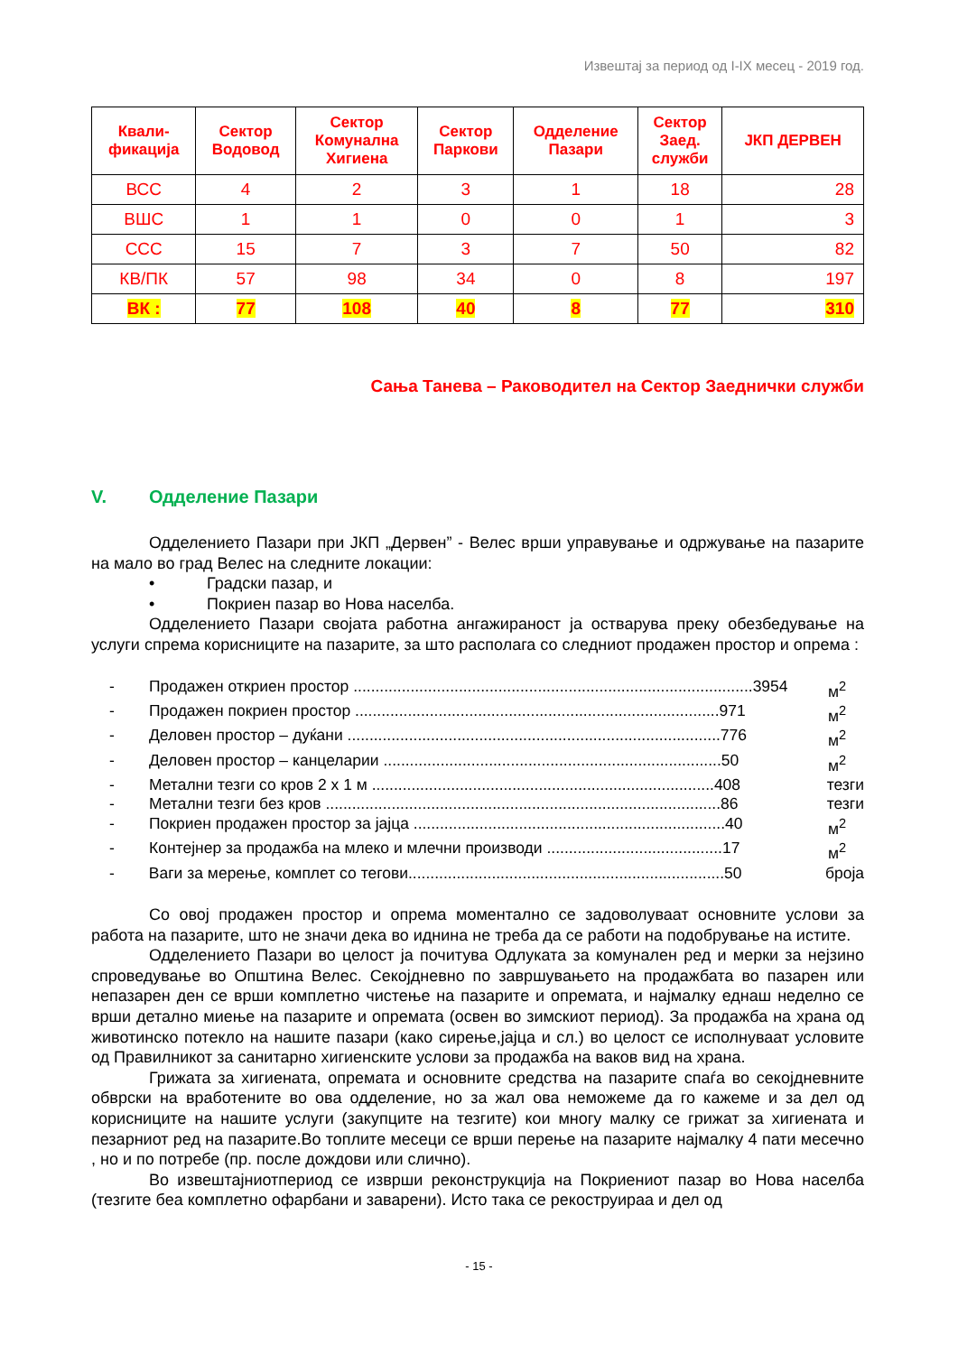Извештај за период од I-IX месец - 2019 год.
| Квали- фикација | Сектор Водовод | Сектор Комунална Хигиена | Сектор Паркови | Одделение Пазари | Сектор Заед. служби | ЈКП ДЕРВЕН |
| --- | --- | --- | --- | --- | --- | --- |
| ВСС | 4 | 2 | 3 | 1 | 18 | 28 |
| ВШС | 1 | 1 | 0 | 0 | 1 | 3 |
| ССС | 15 | 7 | 3 | 7 | 50 | 82 |
| КВ/ПК | 57 | 98 | 34 | 0 | 8 | 197 |
| ВК : | 77 | 108 | 40 | 8 | 77 | 310 |
Сања Танева – Раководител на Сектор Заеднички служби
V. Одделение Пазари
Одделението Пазари при ЈКП „Дервен” - Велес врши управување и одржување на пазарите на мало во град Велес на следните локации:
• Градски пазар, и
• Покриен пазар во Нова населба.
Одделението Пазари својата работна ангажираност ја остварува преку обезбедување на услуги спрема корисниците на пазарите, за што располага со следниот продажен простор и опрема :
- Продажен откриен простор ...........................................................................................3954 м<sup>2</sup>
- Продажен покриен простор ...................................................................................971 м<sup>2</sup>
- Деловен простор – дуќани .....................................................................................776 м<sup>2</sup>
- Деловен простор – канцеларии .............................................................................50 м<sup>2</sup>
- Метални тезги со кров 2 x 1 м ..............................................................................408 тезги
- Метални тезги без кров ..........................................................................................86 тезги
- Покриен продажен простор за јајца .......................................................................40 м<sup>2</sup>
- Контејнер за продажба на млеко и млечни производи ........................................17 м<sup>2</sup>
- Ваги за мерење, комплет со тегови........................................................................50 броја
Со овој продажен простор и опрема моментално се задоволуваат основните услови за работа на пазарите, што не значи дека во иднина не треба да се работи на подобрување на истите.
Одделението Пазари во целост ја почитува Одлуката за комунален ред и мерки за нејзино спроведување во Општина Велес. Секојдневно по завршувањето на продажбата во пазарен или непазарен ден се врши комплетно чистење на пазарите и опремата, и најмалку еднаш неделно се врши детално миење на пазарите и опремата (освен во зимскиот период). За продажба на храна од животинско потекло на нашите пазари (како сирење,јајца и сл.) во целост се исполнуваат условите од Правилникот за санитарно хигиенските услови за продажба на ваков вид на храна.
Грижата за хигиената, опремата и основните средства на пазарите спаѓа во секојдневните обврски на вработените во ова одделение, но за жал ова неможеме да го кажеме и за дел од корисниците на нашите услуги (закупците на тезгите) кои многу малку се грижат за хигиената и пезарниот ред на пазарите.Во топлите месеци се врши перење на пазарите најмалку 4 пати месечно , но и по потребе (пр. после дождови или слично).
Во извештајниотпериод се изврши реконструкција на Покриениот пазар во Нова населба (тезгите беа комплетно офарбани и заварени). Исто така се рекоструираа и дел од
- 15 -